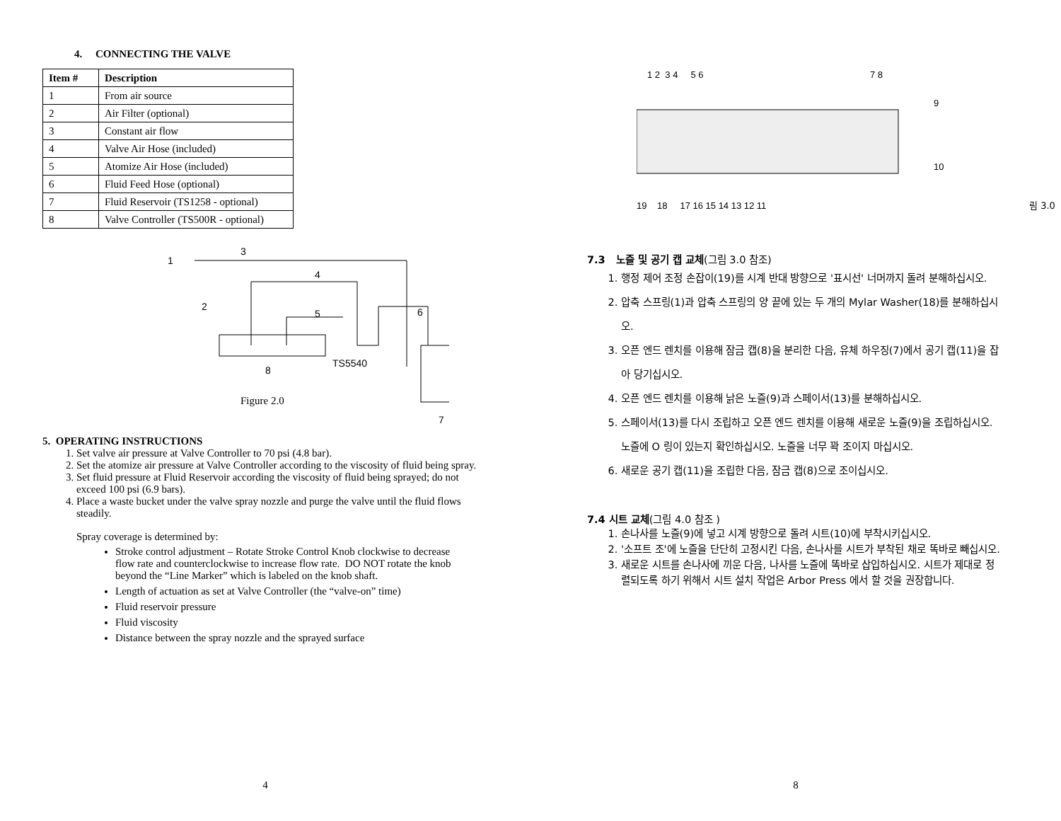4. CONNECTING THE VALVE
| Item # | Description |
| --- | --- |
| 1 | From air source |
| 2 | Air Filter (optional) |
| 3 | Constant air flow |
| 4 | Valve Air Hose (included) |
| 5 | Atomize Air Hose (included) |
| 6 | Fluid Feed Hose (optional) |
| 7 | Fluid Reservoir (TS1258 - optional) |
| 8 | Valve Controller (TS500R - optional) |
1
3
4
2
5
6
8
TS5540
7
Figure 2.0
5. OPERATING INSTRUCTIONS
1. Set valve air pressure at Valve Controller to 70 psi (4.8 bar).
2. Set the atomize air pressure at Valve Controller according to the viscosity of fluid being spray.
3. Set fluid pressure at Fluid Reservoir according the viscosity of fluid being sprayed; do not exceed 100 psi (6.9 bars).
4. Place a waste bucket under the valve spray nozzle and purge the valve until the fluid flows steadily.
Spray coverage is determined by:
Stroke control adjustment – Rotate Stroke Control Knob clockwise to decrease flow rate and counterclockwise to increase flow rate. DO NOT rotate the knob beyond the “Line Marker” which is labeled on the knob shaft.
Length of actuation as set at Valve Controller (the “valve-on” time)
Fluid reservoir pressure
Fluid viscosity
Distance between the spray nozzle and the sprayed surface
4
1 2 3 4 5 6
7 8
9
10
19 18 17 16 15 14 13 12 11
림 3.0
7.3 노즐 및 공기 캡 교체(그림 3.0 참조)
1. 행정 제어 조정 손잡이(19)를 시계 반대 방향으로 '표시선' 너머까지 돌려 분해하십시오.
2. 압축 스프링(1)과 압축 스프링의 양 끝에 있는 두 개의 Mylar Washer(18)를 분해하십시오.
3. 오픈 엔드 렌치를 이용해 잠금 캡(8)을 분리한 다음, 유체 하우징(7)에서 공기 캡(11)을 잡아 당기십시오.
4. 오픈 엔드 렌치를 이용해 낡은 노즐(9)과 스페이서(13)를 분해하십시오.
5. 스페이서(13)를 다시 조립하고 오픈 엔드 렌치를 이용해 새로운 노즐(9)을 조립하십시오. 노즐에 O 링이 있는지 확인하십시오. 노즐을 너무 꽉 조이지 마십시오.
6. 새로운 공기 캡(11)을 조립한 다음, 잠금 캡(8)으로 조이십시오.
7.4 시트 교체(그림 4.0 참조 )
1. 손나사를 노즐(9)에 넣고 시계 방향으로 돌려 시트(10)에 부착시키십시오.
2. '소프트 조'에 노즐을 단단히 고정시킨 다음, 손나사를 시트가 부착된 채로 똑바로 빼십시오.
3. 새로운 시트를 손나사에 끼운 다음, 나사를 노즐에 똑바로 삽입하십시오. 시트가 제대로 정렬되도록 하기 위해서 시트 설치 작업은 Arbor Press 에서 할 것을 권장합니다.
8